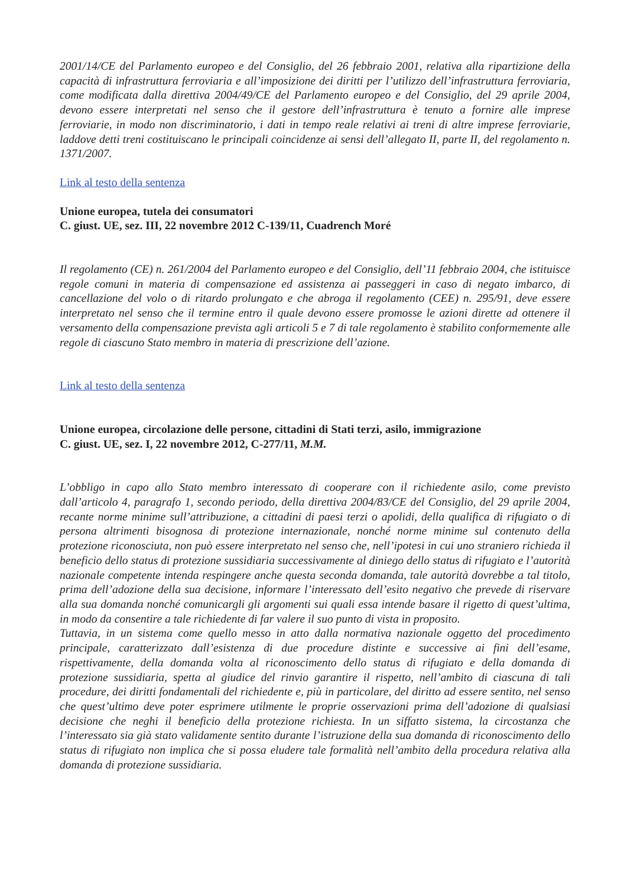2001/14/CE del Parlamento europeo e del Consiglio, del 26 febbraio 2001, relativa alla ripartizione della capacità di infrastruttura ferroviaria e all’imposizione dei diritti per l’utilizzo dell’infrastruttura ferroviaria, come modificata dalla direttiva 2004/49/CE del Parlamento europeo e del Consiglio, del 29 aprile 2004, devono essere interpretati nel senso che il gestore dell’infrastruttura è tenuto a fornire alle imprese ferroviarie, in modo non discriminatorio, i dati in tempo reale relativi ai treni di altre imprese ferroviarie, laddove detti treni costituiscano le principali coincidenze ai sensi dell’allegato II, parte II, del regolamento n. 1371/2007.
Link al testo della sentenza
Unione europea, tutela dei consumatori
C. giust. UE, sez. III, 22 novembre 2012 C-139/11, Cuadrench Moré
Il regolamento (CE) n. 261/2004 del Parlamento europeo e del Consiglio, dell’11 febbraio 2004, che istituisce regole comuni in materia di compensazione ed assistenza ai passeggeri in caso di negato imbarco, di cancellazione del volo o di ritardo prolungato e che abroga il regolamento (CEE) n. 295/91, deve essere interpretato nel senso che il termine entro il quale devono essere promosse le azioni dirette ad ottenere il versamento della compensazione prevista agli articoli 5 e 7 di tale regolamento è stabilito conformemente alle regole di ciascuno Stato membro in materia di prescrizione dell’azione.
Link al testo della sentenza
Unione europea, circolazione delle persone, cittadini di Stati terzi, asilo, immigrazione
C. giust. UE, sez. I, 22 novembre 2012, C-277/11, M.M.
L’obbligo in capo allo Stato membro interessato di cooperare con il richiedente asilo, come previsto dall’articolo 4, paragrafo 1, secondo periodo, della direttiva 2004/83/CE del Consiglio, del 29 aprile 2004, recante norme minime sull’attribuzione, a cittadini di paesi terzi o apolidi, della qualifica di rifugiato o di persona altrimenti bisognosa di protezione internazionale, nonché norme minime sul contenuto della protezione riconosciuta, non può essere interpretato nel senso che, nell’ipotesi in cui uno straniero richieda il beneficio dello status di protezione sussidiaria successivamente al diniego dello status di rifugiato e l’autorità nazionale competente intenda respingere anche questa seconda domanda, tale autorità dovrebbe a tal titolo, prima dell’adozione della sua decisione, informare l’interessato dell’esito negativo che prevede di riservare alla sua domanda nonché comunicargli gli argomenti sui quali essa intende basare il rigetto di quest’ultima, in modo da consentire a tale richiedente di far valere il suo punto di vista in proposito.
Tuttavia, in un sistema come quello messo in atto dalla normativa nazionale oggetto del procedimento principale, caratterizzato dall’esistenza di due procedure distinte e successive ai fini dell’esame, rispettivamente, della domanda volta al riconoscimento dello status di rifugiato e della domanda di protezione sussidiaria, spetta al giudice del rinvio garantire il rispetto, nell’ambito di ciascuna di tali procedure, dei diritti fondamentali del richiedente e, più in particolare, del diritto ad essere sentito, nel senso che quest’ultimo deve poter esprimere utilmente le proprie osservazioni prima dell’adozione di qualsiasi decisione che neghi il beneficio della protezione richiesta. In un siffatto sistema, la circostanza che l’interessato sia già stato validamente sentito durante l’istruzione della sua domanda di riconoscimento dello status di rifugiato non implica che si possa eludere tale formalità nell’ambito della procedura relativa alla domanda di protezione sussidiaria.